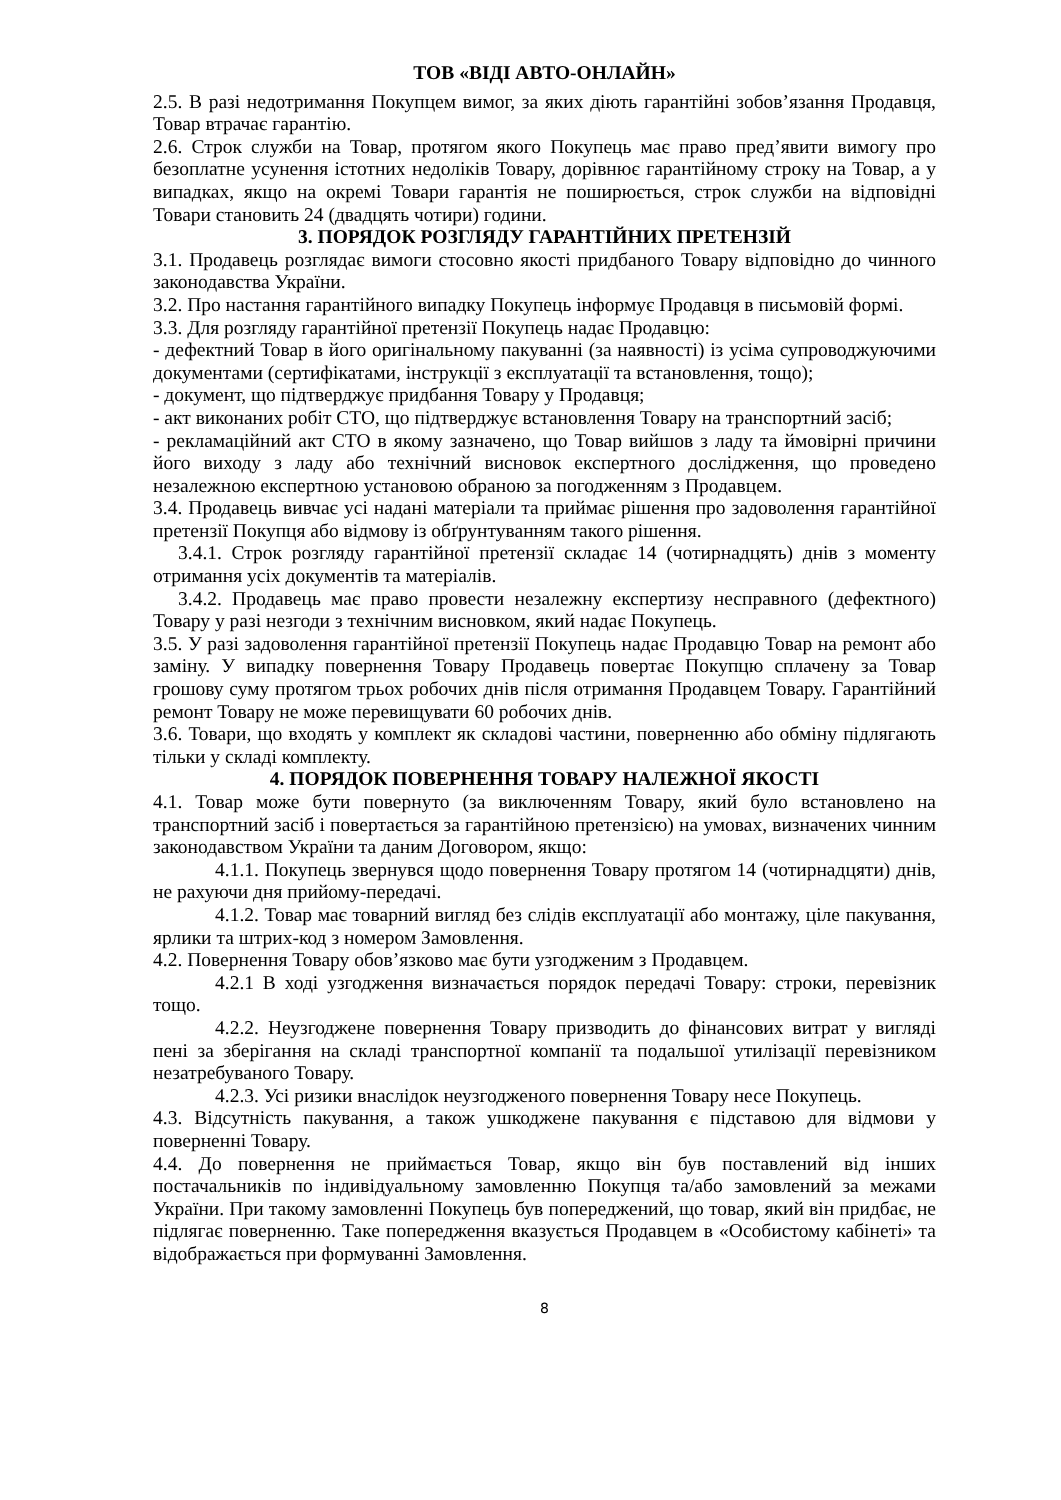ТОВ «ВІДІ АВТО-ОНЛАЙН»
2.5. В разі недотримання Покупцем вимог, за яких діють гарантійні зобов’язання Продавця, Товар втрачає гарантію.
2.6. Строк служби на Товар, протягом якого Покупець має право пред’явити вимогу про безоплатне усунення істотних недоліків Товару, дорівнює гарантійному строку на Товар, а у випадках, якщо на окремі Товари гарантія не поширюється, строк служби на відповідні Товари становить 24 (двадцять чотири) години.
3. ПОРЯДОК РОЗГЛЯДУ ГАРАНТІЙНИХ ПРЕТЕНЗІЙ
3.1. Продавець розглядає вимоги стосовно якості придбаного Товару відповідно до чинного законодавства України.
3.2. Про настання гарантійного випадку Покупець інформує Продавця в письмовій формі.
3.3. Для розгляду гарантійної претензії Покупець надає Продавцю:
- дефектний Товар в його оригінальному пакуванні (за наявності) із усіма супроводжуючими документами (сертифікатами, інструкції з експлуатації та встановлення, тощо);
- документ, що підтверджує придбання Товару у Продавця;
- акт виконаних робіт СТО, що підтверджує встановлення Товару на транспортний засіб;
- рекламаційний акт СТО в якому зазначено, що Товар вийшов з ладу та ймовірні причини його виходу з ладу або технічний висновок експертного дослідження, що проведено незалежною експертною установою обраною за погодженням з Продавцем.
3.4. Продавець вивчає усі надані матеріали та приймає рішення про задоволення гарантійної претензії Покупця або відмову із обґрунтуванням такого рішення.
3.4.1. Строк розгляду гарантійної претензії складає 14 (чотирнадцять) днів з моменту отримання усіх документів та матеріалів.
3.4.2. Продавець має право провести незалежну експертизу несправного (дефектного) Товару у разі незгоди з технічним висновком, який надає Покупець.
3.5. У разі задоволення гарантійної претензії Покупець надає Продавцю Товар на ремонт або заміну. У випадку повернення Товару Продавець повертає Покупцю сплачену за Товар грошову суму протягом трьох робочих днів після отримання Продавцем Товару. Гарантійний ремонт Товару не може перевищувати 60 робочих днів.
3.6. Товари, що входять у комплект як складові частини, поверненню або обміну підлягають тільки у складі комплекту.
4. ПОРЯДОК ПОВЕРНЕННЯ ТОВАРУ НАЛЕЖНОЇ ЯКОСТІ
4.1. Товар може бути повернуто (за виключенням Товару, який було встановлено на транспортний засіб і повертається за гарантійною претензією) на умовах, визначених чинним законодавством України та даним Договором, якщо:
4.1.1. Покупець звернувся щодо повернення Товару протягом 14 (чотирнадцяти) днів, не рахуючи дня прийому-передачі.
4.1.2. Товар має товарний вигляд без слідів експлуатації або монтажу, ціле пакування, ярлики та штрих-код з номером Замовлення.
4.2. Повернення Товару обов’язково має бути узгодженим з Продавцем.
4.2.1 В ході узгодження визначається порядок передачі Товару: строки, перевізник тощо.
4.2.2. Неузгоджене повернення Товару призводить до фінансових витрат у вигляді пені за зберігання на складі транспортної компанії та подальшої утилізації перевізником незатребуваного Товару.
4.2.3. Усі ризики внаслідок неузгодженого повернення Товару несе Покупець.
4.3. Відсутність пакування, а також ушкоджене пакування є підставою для відмови у поверненні Товару.
4.4. До повернення не приймається Товар, якщо він був поставлений від інших постачальників по індивідуальному замовленню Покупця та/або замовлений за межами України. При такому замовленні Покупець був попереджений, що товар, який він придбає, не підлягає поверненню. Таке попередження вказується Продавцем в «Особистому кабінеті» та відображається при формуванні Замовлення.
8